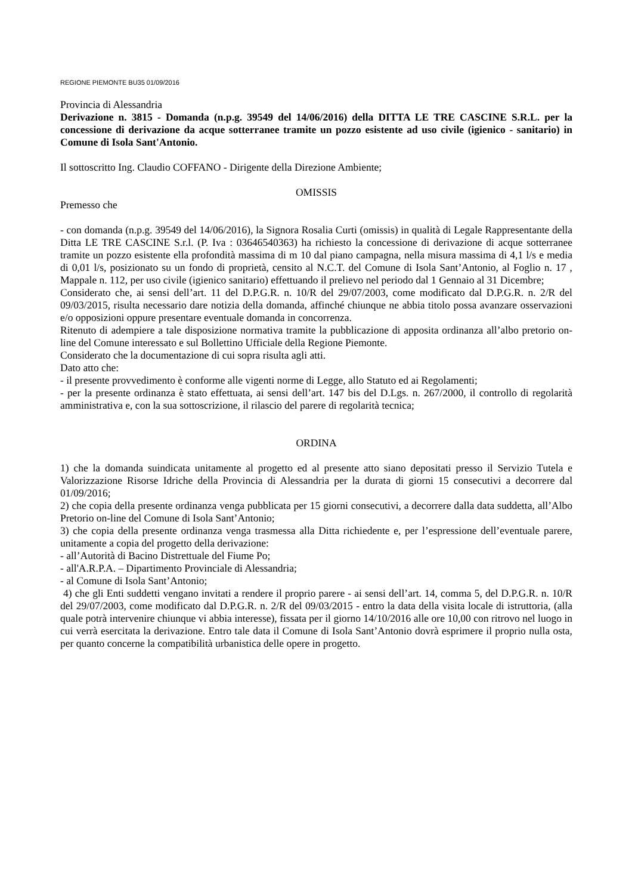REGIONE PIEMONTE BU35 01/09/2016
Provincia di Alessandria
Derivazione n. 3815 - Domanda (n.p.g. 39549 del 14/06/2016) della DITTA LE TRE CASCINE S.R.L. per la concessione di derivazione da acque sotterranee tramite un pozzo esistente ad uso civile (igienico - sanitario) in Comune di Isola Sant'Antonio.
Il sottoscritto Ing. Claudio COFFANO - Dirigente della Direzione Ambiente;
OMISSIS
Premesso che
- con domanda (n.p.g. 39549 del 14/06/2016), la Signora Rosalia Curti (omissis) in qualità di Legale Rappresentante della Ditta LE TRE CASCINE S.r.l. (P. Iva : 03646540363) ha richiesto la concessione di derivazione di acque sotterranee tramite un pozzo esistente ella profondità massima di m 10 dal piano campagna, nella misura massima di 4,1 l/s e media di 0,01 l/s, posizionato su un fondo di proprietà, censito al N.C.T. del Comune di Isola Sant’Antonio, al Foglio n. 17 , Mappale n. 112, per uso civile (igienico sanitario) effettuando il prelievo nel periodo dal 1 Gennaio al 31 Dicembre;
Considerato che, ai sensi dell’art. 11 del D.P.G.R. n. 10/R del 29/07/2003, come modificato dal D.P.G.R. n. 2/R del 09/03/2015, risulta necessario dare notizia della domanda, affinché chiunque ne abbia titolo possa avanzare osservazioni e/o opposizioni oppure presentare eventuale domanda in concorrenza.
Ritenuto di adempiere a tale disposizione normativa tramite la pubblicazione di apposita ordinanza all’albo pretorio on-line del Comune interessato e sul Bollettino Ufficiale della Regione Piemonte.
Considerato che la documentazione di cui sopra risulta agli atti.
Dato atto che:
- il presente provvedimento è conforme alle vigenti norme di Legge, allo Statuto ed ai Regolamenti;
- per la presente ordinanza è stato effettuata, ai sensi dell’art. 147 bis del D.Lgs. n. 267/2000, il controllo di regolarità amministrativa e, con la sua sottoscrizione, il rilascio del parere di regolarità tecnica;
ORDINA
1) che la domanda suindicata unitamente al progetto ed al presente atto siano depositati presso il Servizio Tutela e Valorizzazione Risorse Idriche della Provincia di Alessandria per la durata di giorni 15 consecutivi a decorrere dal 01/09/2016;
2) che copia della presente ordinanza venga pubblicata per 15 giorni consecutivi, a decorrere dalla data suddetta, all’Albo Pretorio on-line del Comune di Isola Sant’Antonio;
3) che copia della presente ordinanza venga trasmessa alla Ditta richiedente e, per l’espressione dell’eventuale parere, unitamente a copia del progetto della derivazione:
- all’Autorità di Bacino Distrettuale del Fiume Po;
- all'A.R.P.A. – Dipartimento Provinciale di Alessandria;
- al Comune di Isola Sant’Antonio;
4) che gli Enti suddetti vengano invitati a rendere il proprio parere - ai sensi dell’art. 14, comma 5, del D.P.G.R. n. 10/R del 29/07/2003, come modificato dal D.P.G.R. n. 2/R del 09/03/2015 - entro la data della visita locale di istruttoria, (alla quale potrà intervenire chiunque vi abbia interesse), fissata per il giorno 14/10/2016 alle ore 10,00 con ritrovo nel luogo in cui verrà esercitata la derivazione. Entro tale data il Comune di Isola Sant’Antonio dovrà esprimere il proprio nulla osta, per quanto concerne la compatibilità urbanistica delle opere in progetto.